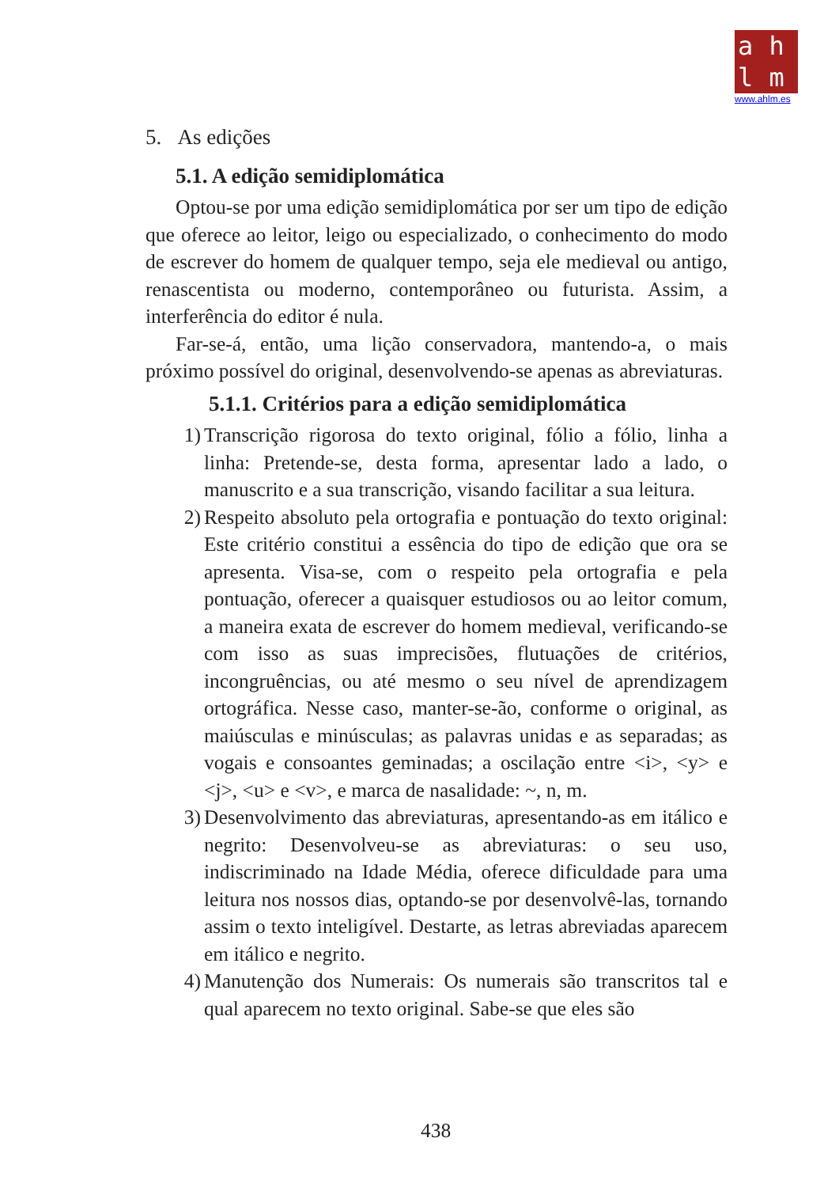ahlm
www.ahlm.es
5. As edições
5.1. A edição semidiplomática
Optou-se por uma edição semidiplomática por ser um tipo de edição que oferece ao leitor, leigo ou especializado, o conhecimento do modo de escrever do homem de qualquer tempo, seja ele medieval ou antigo, renascentista ou moderno, contemporâneo ou futurista. Assim, a interferência do editor é nula.
Far-se-á, então, uma lição conservadora, mantendo-a, o mais próximo possível do original, desenvolvendo-se apenas as abreviaturas.
5.1.1. Critérios para a edição semidiplomática
1) Transcrição rigorosa do texto original, fólio a fólio, linha a linha: Pretende-se, desta forma, apresentar lado a lado, o manuscrito e a sua transcrição, visando facilitar a sua leitura.
2) Respeito absoluto pela ortografia e pontuação do texto original: Este critério constitui a essência do tipo de edição que ora se apresenta. Visa-se, com o respeito pela ortografia e pela pontuação, oferecer a quaisquer estudiosos ou ao leitor comum, a maneira exata de escrever do homem medieval, verificando-se com isso as suas imprecisões, flutuações de critérios, incongruências, ou até mesmo o seu nível de aprendizagem ortográfica. Nesse caso, manter-se-ão, conforme o original, as maiúsculas e minúsculas; as palavras unidas e as separadas; as vogais e consoantes geminadas; a oscilação entre <i>, <y> e <j>, <u> e <v>, e marca de nasalidade: ~, n, m.
3) Desenvolvimento das abreviaturas, apresentando-as em itálico e negrito: Desenvolveu-se as abreviaturas: o seu uso, indiscriminado na Idade Média, oferece dificuldade para uma leitura nos nossos dias, optando-se por desenvolvê-las, tornando assim o texto inteligível. Destarte, as letras abreviadas aparecem em itálico e negrito.
4) Manutenção dos Numerais: Os numerais são transcritos tal e qual aparecem no texto original. Sabe-se que eles são
438